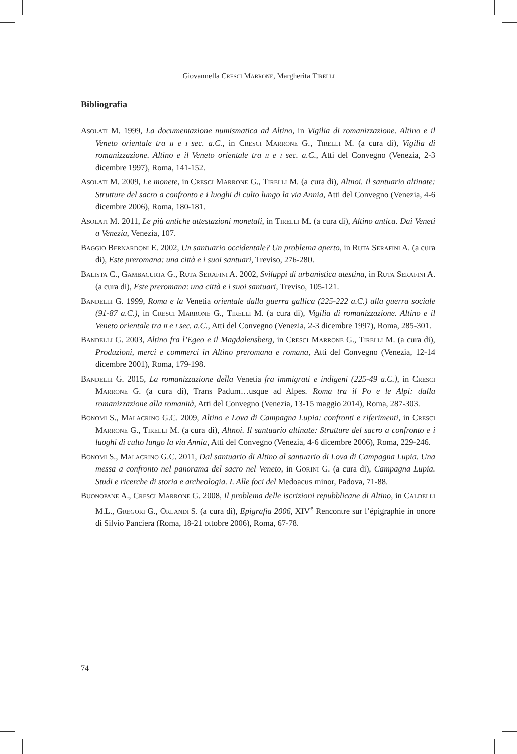Giovannella Cresci Marrone, Margherita Tirelli
Bibliografia
Asolati M. 1999, La documentazione numismatica ad Altino, in Vigilia di romanizzazione. Altino e il Veneto orientale tra ii e i sec. a.C., in Cresci Marrone G., Tirelli M. (a cura di), Vigilia di romanizzazione. Altino e il Veneto orientale tra ii e i sec. a.C., Atti del Convegno (Venezia, 2-3 dicembre 1997), Roma, 141-152.
Asolati M. 2009, Le monete, in Cresci Marrone G., Tirelli M. (a cura di), Altnoi. Il santuario altinate: Strutture del sacro a confronto e i luoghi di culto lungo la via Annia, Atti del Convegno (Venezia, 4-6 dicembre 2006), Roma, 180-181.
Asolati M. 2011, Le più antiche attestazioni monetali, in Tirelli M. (a cura di), Altino antica. Dai Veneti a Venezia, Venezia, 107.
Baggio Bernardoni E. 2002, Un santuario occidentale? Un problema aperto, in Ruta Serafini A. (a cura di), Este preromana: una città e i suoi santuari, Treviso, 276-280.
Balista C., Gambacurta G., Ruta Serafini A. 2002, Sviluppi di urbanistica atestina, in Ruta Serafini A. (a cura di), Este preromana: una città e i suoi santuari, Treviso, 105-121.
Bandelli G. 1999, Roma e la Venetia orientale dalla guerra gallica (225-222 a.C.) alla guerra sociale (91-87 a.C.), in Cresci Marrone G., Tirelli M. (a cura di), Vigilia di romanizzazione. Altino e il Veneto orientale tra ii e i sec. a.C., Atti del Convegno (Venezia, 2-3 dicembre 1997), Roma, 285-301.
Bandelli G. 2003, Altino fra l’Egeo e il Magdalensberg, in Cresci Marrone G., Tirelli M. (a cura di), Produzioni, merci e commerci in Altino preromana e romana, Atti del Convegno (Venezia, 12-14 dicembre 2001), Roma, 179-198.
Bandelli G. 2015, La romanizzazione della Venetia fra immigrati e indigeni (225-49 a.C.), in Cresci Marrone G. (a cura di), Trans Padum…usque ad Alpes. Roma tra il Po e le Alpi: dalla romanizzazione alla romanità, Atti del Convegno (Venezia, 13-15 maggio 2014), Roma, 287-303.
Bonomi S., Malacrino G.C. 2009, Altino e Lova di Campagna Lupia: confronti e riferimenti, in Cresci Marrone G., Tirelli M. (a cura di), Altnoi. Il santuario altinate: Strutture del sacro a confronto e i luoghi di culto lungo la via Annia, Atti del Convegno (Venezia, 4-6 dicembre 2006), Roma, 229-246.
Bonomi S., Malacrino G.C. 2011, Dal santuario di Altino al santuario di Lova di Campagna Lupia. Una messa a confronto nel panorama del sacro nel Veneto, in Gorini G. (a cura di), Campagna Lupia. Studi e ricerche di storia e archeologia. I. Alle foci del Medoacus minor, Padova, 71-88.
Buonopane A., Cresci Marrone G. 2008, Il problema delle iscrizioni repubblicane di Altino, in Caldelli M.L., Gregori G., Orlandi S. (a cura di), Epigrafia 2006, XIV<sup>e</sup> Rencontre sur l’épigraphie in onore di Silvio Panciera (Roma, 18-21 ottobre 2006), Roma, 67-78.
74